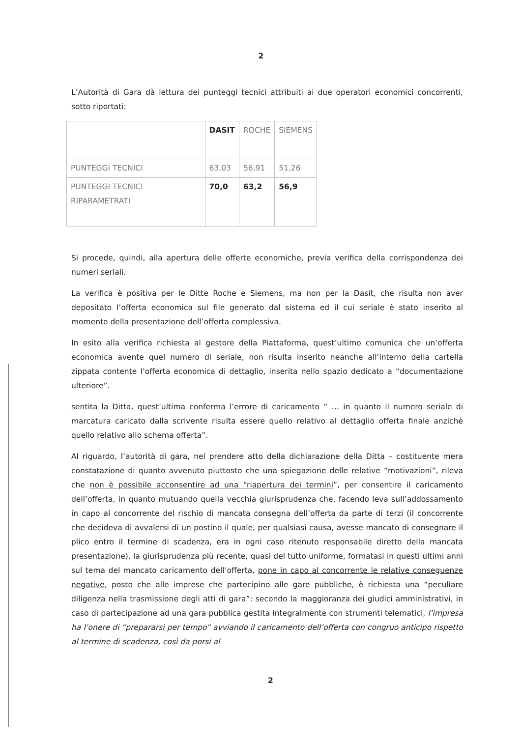2
L’Autorità di Gara dà lettura dei punteggi tecnici attribuiti ai due operatori economici concorrenti, sotto riportati:
| | DASIT | ROCHE | SIEMENS |
| PUNTEGGI TECNICI | 63,03 | 56,91 | 51,26 |
| PUNTEGGI TECNICI RIPARAMETRATI | 70,0 | 63,2 | 56,9 |
Si procede, quindi, alla apertura delle offerte economiche, previa verifica della corrispondenza dei numeri seriali.
La verifica è positiva per le Ditte Roche e Siemens, ma non per la Dasit, che risulta non aver depositato l’offerta economica sul file generato dal sistema ed il cui seriale è stato inserito al momento della presentazione dell’offerta complessiva.
In esito alla verifica richiesta al gestore della Piattaforma, quest’ultimo comunica che un’offerta economica avente quel numero di seriale, non risulta inserito neanche all’interno della cartella zippata contente l’offerta economica di dettaglio, inserita nello spazio dedicato a “documentazione ulteriore”.
sentita la Ditta, quest’ultima conferma l’errore di caricamento “ … in quanto il numero seriale di marcatura caricato dalla scrivente risulta essere quello relativo al dettaglio offerta finale anzichè quello relativo allo schema offerta”.
Al riguardo, l’autorità di gara, nel prendere atto della dichiarazione della Ditta – costituente mera constatazione di quanto avvenuto piuttosto che una spiegazione delle relative “motivazioni”, rileva che non è possibile acconsentire ad una “riapertura dei termini”, per consentire il caricamento dell’offerta, in quanto mutuando quella vecchia giurisprudenza che, facendo leva sull’addossamento in capo al concorrente del rischio di mancata consegna dell’offerta da parte di terzi (il concorrente che decideva di avvalersi di un postino il quale, per qualsiasi causa, avesse mancato di consegnare il plico entro il termine di scadenza, era in ogni caso ritenuto responsabile diretto della mancata presentazione), la giurisprudenza più recente, quasi del tutto uniforme, formatasi in questi ultimi anni sul tema del mancato caricamento dell’offerta, pone in capo al concorrente le relative conseguenze negative, posto che alle imprese che partecipino alle gare pubbliche, è richiesta una “peculiare diligenza nella trasmissione degli atti di gara”: secondo la maggioranza dei giudici amministrativi, in caso di partecipazione ad una gara pubblica gestita integralmente con strumenti telematici, l’impresa ha l’onere di “prepararsi per tempo” avviando il caricamento dell’offerta con congruo anticipo rispetto al termine di scadenza, così da porsi al
2